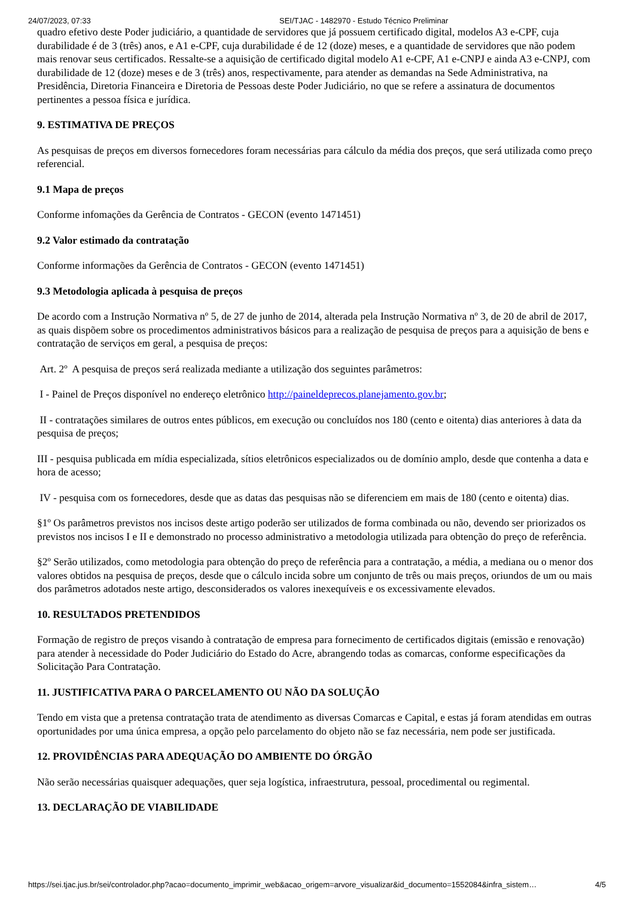24/07/2023, 07:33 SEI/TJAC - 1482970 - Estudo Técnico Preliminar
quadro efetivo deste Poder judiciário, a quantidade de servidores que já possuem certificado digital, modelos A3 e-CPF, cuja durabilidade é de 3 (três) anos, e A1 e-CPF, cuja durabilidade é de 12 (doze) meses, e a quantidade de servidores que não podem mais renovar seus certificados. Ressalte-se a aquisição de certificado digital modelo A1 e-CPF, A1 e-CNPJ e ainda A3 e-CNPJ, com durabilidade de 12 (doze) meses e de 3 (três) anos, respectivamente, para atender as demandas na Sede Administrativa, na Presidência, Diretoria Financeira e Diretoria de Pessoas deste Poder Judiciário, no que se refere a assinatura de documentos pertinentes a pessoa física e jurídica.
9. ESTIMATIVA DE PREÇOS
As pesquisas de preços em diversos fornecedores foram necessárias para cálculo da média dos preços, que será utilizada como preço referencial.
9.1 Mapa de preços
Conforme infomações da Gerência de Contratos - GECON (evento 1471451)
9.2 Valor estimado da contratação
Conforme informações da Gerência de Contratos - GECON (evento 1471451)
9.3 Metodologia aplicada à pesquisa de preços
De acordo com a Instrução Normativa nº 5, de 27 de junho de 2014, alterada pela Instrução Normativa nº 3, de 20 de abril de 2017, as quais dispõem sobre os procedimentos administrativos básicos para a realização de pesquisa de preços para a aquisição de bens e contratação de serviços em geral, a pesquisa de preços:
Art. 2º A pesquisa de preços será realizada mediante a utilização dos seguintes parâmetros:
I - Painel de Preços disponível no endereço eletrônico http://paineldeprecos.planejamento.gov.br;
II - contratações similares de outros entes públicos, em execução ou concluídos nos 180 (cento e oitenta) dias anteriores à data da pesquisa de preços;
III - pesquisa publicada em mídia especializada, sítios eletrônicos especializados ou de domínio amplo, desde que contenha a data e hora de acesso;
IV - pesquisa com os fornecedores, desde que as datas das pesquisas não se diferenciem em mais de 180 (cento e oitenta) dias.
§1º Os parâmetros previstos nos incisos deste artigo poderão ser utilizados de forma combinada ou não, devendo ser priorizados os previstos nos incisos I e II e demonstrado no processo administrativo a metodologia utilizada para obtenção do preço de referência.
§2º Serão utilizados, como metodologia para obtenção do preço de referência para a contratação, a média, a mediana ou o menor dos valores obtidos na pesquisa de preços, desde que o cálculo incida sobre um conjunto de três ou mais preços, oriundos de um ou mais dos parâmetros adotados neste artigo, desconsiderados os valores inexequíveis e os excessivamente elevados.
10. RESULTADOS PRETENDIDOS
Formação de registro de preços visando à contratação de empresa para fornecimento de certificados digitais (emissão e renovação) para atender à necessidade do Poder Judiciário do Estado do Acre, abrangendo todas as comarcas, conforme especificações da Solicitação Para Contratação.
11. JUSTIFICATIVA PARA O PARCELAMENTO OU NÃO DA SOLUÇÃO
Tendo em vista que a pretensa contratação trata de atendimento as diversas Comarcas e Capital, e estas já foram atendidas em outras oportunidades por uma única empresa, a opção pelo parcelamento do objeto não se faz necessária, nem pode ser justificada.
12. PROVIDÊNCIAS PARA ADEQUAÇÃO DO AMBIENTE DO ÓRGÃO
Não serão necessárias quaisquer adequações, quer seja logística, infraestrutura, pessoal, procedimental ou regimental.
13. DECLARAÇÃO DE VIABILIDADE
https://sei.tjac.jus.br/sei/controlador.php?acao=documento_imprimir_web&acao_origem=arvore_visualizar&id_documento=1552084&infra_sistem… 4/5